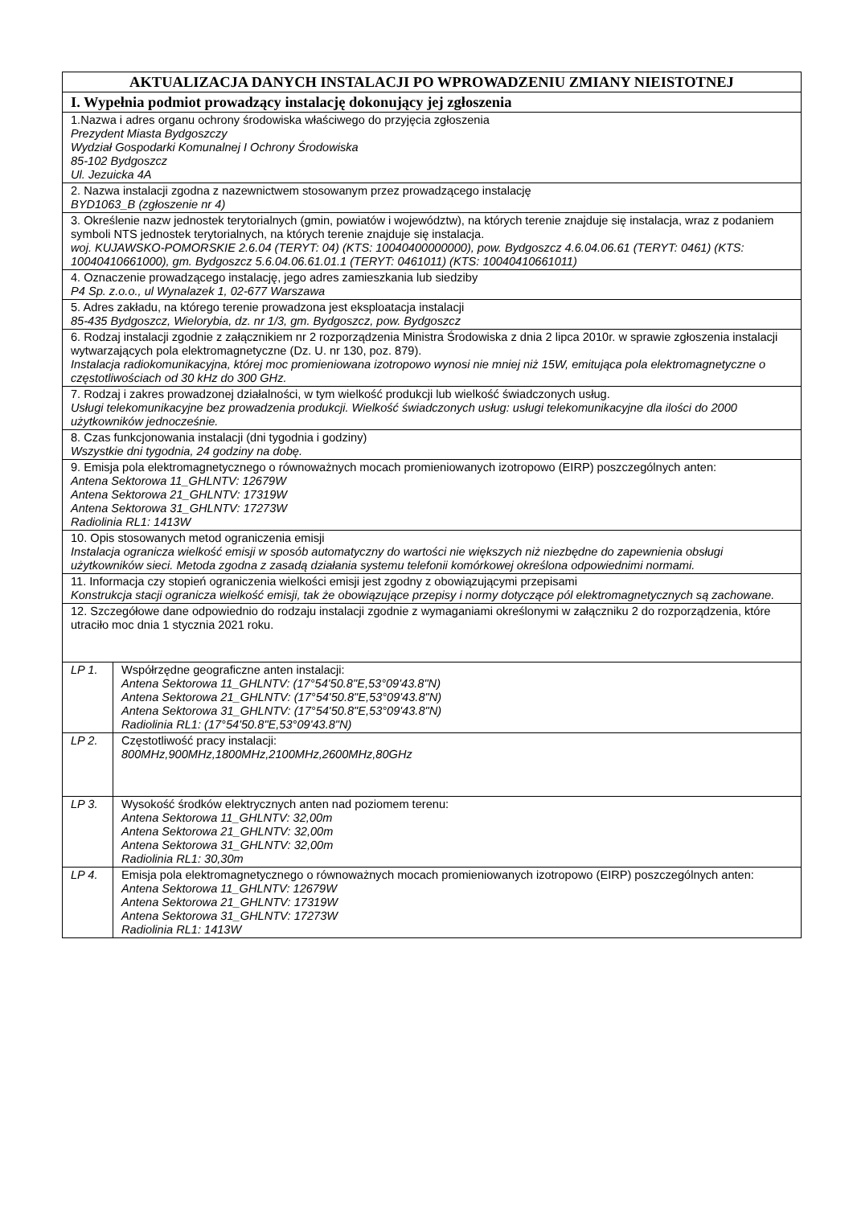| AKTUALIZACJA DANYCH INSTALACJI PO WPROWADZENIU ZMIANY NIEISTOTNEJ | |
| I. Wypełnia podmiot prowadzący instalację dokonujący jej zgłoszenia | |
| 1.Nazwa i adres organu ochrony środowiska właściwego do przyjęcia zgłoszenia Prezydent Miasta Bydgoszczy Wydział Gospodarki Komunalnej I Ochrony Środowiska 85-102 Bydgoszcz Ul. Jezuicka 4A | |
| 2. Nazwa instalacji zgodna z nazewnictwem stosowanym przez prowadzącego instalację BYD1063_B (zgłoszenie nr 4) | |
| 3. Określenie nazw jednostek terytorialnych (gmin, powiatów i województw), na których terenie znajduje się instalacja, wraz z podaniem symboli NTS jednostek terytorialnych, na których terenie znajduje się instalacja. woj. KUJAWSKO-POMORSKIE 2.6.04 (TERYT: 04) (KTS: 10040400000000), pow. Bydgoszcz 4.6.04.06.61 (TERYT: 0461) (KTS: 10040410661000), gm. Bydgoszcz 5.6.04.06.61.01.1 (TERYT: 0461011) (KTS: 10040410661011) | |
| 4. Oznaczenie prowadzącego instalację, jego adres zamieszkania lub siedziby P4 Sp. z.o.o., ul Wynalazek 1, 02-677 Warszawa | |
| 5. Adres zakładu, na którego terenie prowadzona jest eksploatacja instalacji 85-435 Bydgoszcz, Wielorybia, dz. nr 1/3, gm. Bydgoszcz, pow. Bydgoszcz | |
| 6. Rodzaj instalacji zgodnie z załącznikiem nr 2 rozporządzenia Ministra Środowiska z dnia 2 lipca 2010r. w sprawie zgłoszenia instalacji wytwarzających pola elektromagnetyczne (Dz. U. nr 130, poz. 879). Instalacja radiokomunikacyjna, której moc promieniowana izotropowo wynosi nie mniej niż 15W, emitująca pola elektromagnetyczne o częstotliwościach od 30 kHz do 300 GHz. | |
| 7. Rodzaj i zakres prowadzonej działalności, w tym wielkość produkcji lub wielkość świadczonych usług. Usługi telekomunikacyjne bez prowadzenia produkcji. Wielkość świadczonych usług: usługi telekomunikacyjne dla ilości do 2000 użytkowników jednocześnie. | |
| 8. Czas funkcjonowania instalacji (dni tygodnia i godziny) Wszystkie dni tygodnia, 24 godziny na dobę. | |
| 9. Emisja pola elektromagnetycznego o równoważnych mocach promieniowanych izotropowo (EIRP) poszczególnych anten: Antena Sektorowa 11_GHLNTV: 12679W Antena Sektorowa 21_GHLNTV: 17319W Antena Sektorowa 31_GHLNTV: 17273W Radiolinia RL1: 1413W | |
| 10. Opis stosowanych metod ograniczenia emisji Instalacja ogranicza wielkość emisji w sposób automatyczny do wartości nie większych niż niezbędne do zapewnienia obsługi użytkowników sieci. Metoda zgodna z zasadą działania systemu telefonii komórkowej określona odpowiednimi normami. | |
| 11. Informacja czy stopień ograniczenia wielkości emisji jest zgodny z obowiązującymi przepisami Konstrukcja stacji ogranicza wielkość emisji, tak że obowiązujące przepisy i normy dotyczące pól elektromagnetycznych są zachowane. | |
| 12. Szczegółowe dane odpowiednio do rodzaju instalacji zgodnie z wymaganiami określonymi w załączniku 2 do rozporządzenia, które utraciło moc dnia 1 stycznia 2021 roku. | |
| LP 1. | Współrzędne geograficzne anten instalacji: Antena Sektorowa 11_GHLNTV: (17°54'50.8"E,53°09'43.8"N) Antena Sektorowa 21_GHLNTV: (17°54'50.8"E,53°09'43.8"N) Antena Sektorowa 31_GHLNTV: (17°54'50.8"E,53°09'43.8"N) Radiolinia RL1: (17°54'50.8"E,53°09'43.8"N) |
| LP 2. | Częstotliwość pracy instalacji: 800MHz,900MHz,1800MHz,2100MHz,2600MHz,80GHz |
| LP 3. | Wysokość środków elektrycznych anten nad poziomem terenu: Antena Sektorowa 11_GHLNTV: 32,00m Antena Sektorowa 21_GHLNTV: 32,00m Antena Sektorowa 31_GHLNTV: 32,00m Radiolinia RL1: 30,30m |
| LP 4. | Emisja pola elektromagnetycznego o równoważnych mocach promieniowanych izotropowo (EIRP) poszczególnych anten: Antena Sektorowa 11_GHLNTV: 12679W Antena Sektorowa 21_GHLNTV: 17319W Antena Sektorowa 31_GHLNTV: 17273W Radiolinia RL1: 1413W |